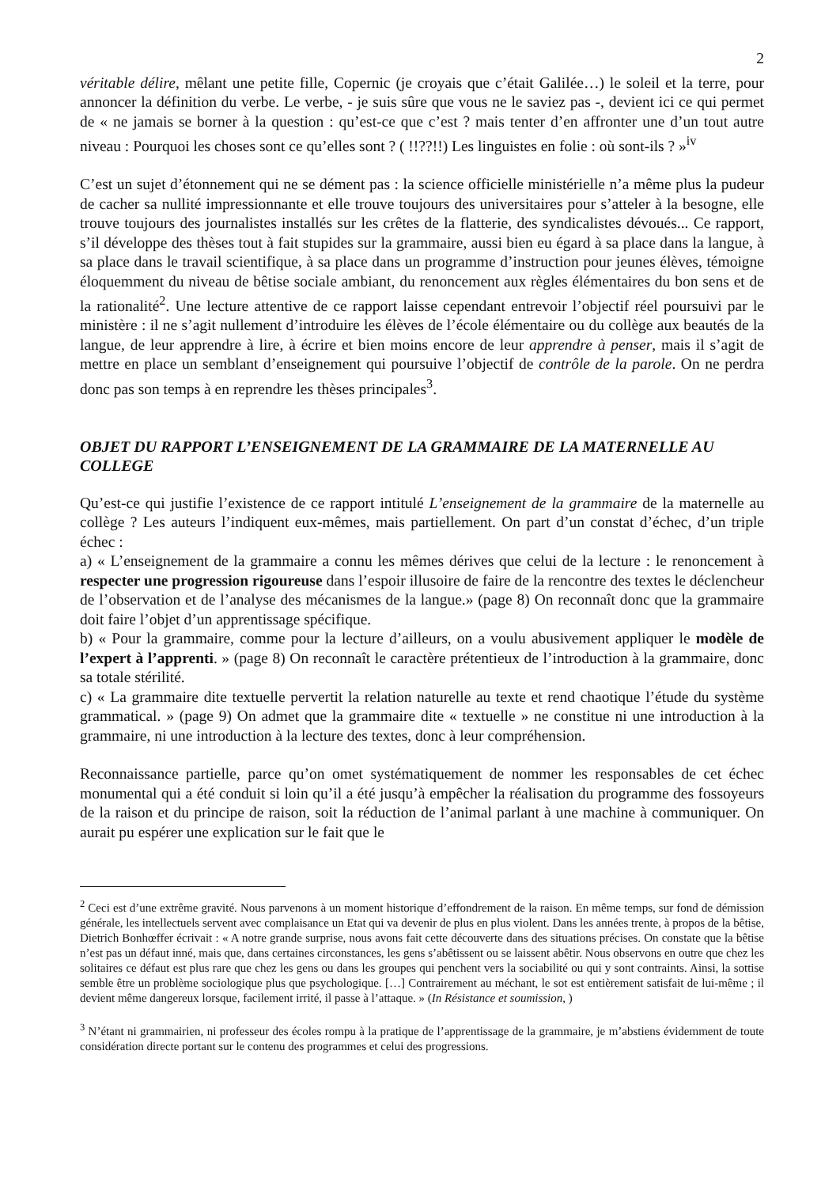2
véritable délire, mêlant une petite fille, Copernic (je croyais que c’était Galilée…) le soleil et la terre, pour annoncer la définition du verbe. Le verbe, - je suis sûre que vous ne le saviez pas -, devient ici ce qui permet de « ne jamais se borner à la question : qu’est-ce que c’est ? mais tenter d’en affronter une d’un tout autre niveau : Pourquoi les choses sont ce qu’elles sont ? ( !!??!!) Les linguistes en folie : où sont-ils ? »<sup>iv</sup>
C’est un sujet d’étonnement qui ne se dément pas : la science officielle ministérielle n’a même plus la pudeur de cacher sa nullité impressionnante et elle trouve toujours des universitaires pour s’atteler à la besogne, elle trouve toujours des journalistes installés sur les crêtes de la flatterie, des syndicalistes dévoués... Ce rapport, s’il développe des thèses tout à fait stupides sur la grammaire, aussi bien eu égard à sa place dans la langue, à sa place dans le travail scientifique, à sa place dans un programme d’instruction pour jeunes élèves, témoigne éloquemment du niveau de bêtise sociale ambiant, du renoncement aux règles élémentaires du bon sens et de la rationalité<sup>2</sup>. Une lecture attentive de ce rapport laisse cependant entrevoir l’objectif réel poursuivi par le ministère : il ne s’agit nullement d’introduire les élèves de l’école élémentaire ou du collège aux beautés de la langue, de leur apprendre à lire, à écrire et bien moins encore de leur apprendre à penser, mais il s’agit de mettre en place un semblant d’enseignement qui poursuive l’objectif de contrôle de la parole. On ne perdra donc pas son temps à en reprendre les thèses principales<sup>3</sup>.
OBJET DU RAPPORT L’ENSEIGNEMENT DE LA GRAMMAIRE DE LA MATERNELLE AU COLLEGE
Qu’est-ce qui justifie l’existence de ce rapport intitulé L’enseignement de la grammaire de la maternelle au collège ? Les auteurs l’indiquent eux-mêmes, mais partiellement. On part d’un constat d’échec, d’un triple échec :
a) « L’enseignement de la grammaire a connu les mêmes dérives que celui de la lecture : le renoncement à respecter une progression rigoureuse dans l’espoir illusoire de faire de la rencontre des textes le déclencheur de l’observation et de l’analyse des mécanismes de la langue.» (page 8) On reconnaît donc que la grammaire doit faire l’objet d’un apprentissage spécifique.
b) « Pour la grammaire, comme pour la lecture d’ailleurs, on a voulu abusivement appliquer le modèle de l’expert à l’apprenti. » (page 8) On reconnaît le caractère prétentieux de l’introduction à la grammaire, donc sa totale stérilité.
c) « La grammaire dite textuelle pervertit la relation naturelle au texte et rend chaotique l’étude du système grammatical. » (page 9) On admet que la grammaire dite « textuelle » ne constitue ni une introduction à la grammaire, ni une introduction à la lecture des textes, donc à leur compréhension.
Reconnaissance partielle, parce qu’on omet systématiquement de nommer les responsables de cet échec monumental qui a été conduit si loin qu’il a été jusqu’à empêcher la réalisation du programme des fossoyeurs de la raison et du principe de raison, soit la réduction de l’animal parlant à une machine à communiquer. On aurait pu espérer une explication sur le fait que le
<sup>2</sup> Ceci est d’une extrême gravité. Nous parvenons à un moment historique d’effondrement de la raison. En même temps, sur fond de démission générale, les intellectuels servent avec complaisance un Etat qui va devenir de plus en plus violent. Dans les années trente, à propos de la bêtise, Dietrich Bonhœffer écrivait : « A notre grande surprise, nous avons fait cette découverte dans des situations précises. On constate que la bêtise n’est pas un défaut inné, mais que, dans certaines circonstances, les gens s’abêtissent ou se laissent abêtir. Nous observons en outre que chez les solitaires ce défaut est plus rare que chez les gens ou dans les groupes qui penchent vers la sociabilité ou qui y sont contraints. Ainsi, la sottise semble être un problème sociologique plus que psychologique. […] Contrairement au méchant, le sot est entièrement satisfait de lui-même ; il devient même dangereux lorsque, facilement irrité, il passe à l’attaque. » (In Résistance et soumission, )
<sup>3</sup> N’étant ni grammairien, ni professeur des écoles rompu à la pratique de l’apprentissage de la grammaire, je m’abstiens évidemment de toute considération directe portant sur le contenu des programmes et celui des progressions.